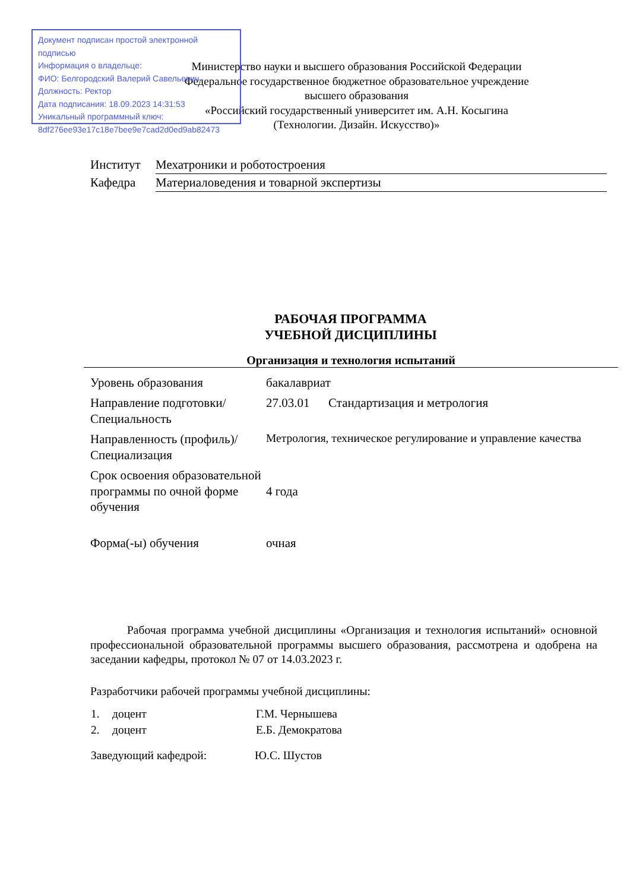Документ подписан простой электронной подписью
Информация о владельце:
ФИО: Белгородский Валерий Савельевич
Должность: Ректор
Дата подписания: 18.09.2023 14:31:53
Уникальный программный ключ:
8df276ee93e17c18e7bee9e7cad2d0ed9ab82473
Министерство науки и высшего образования Российской Федерации
Федеральное государственное бюджетное образовательное учреждение
высшего образования
«Российский государственный университет им. А.Н. Косыгина
(Технологии. Дизайн. Искусство)»
| Институт | Мехатроники и роботостроения |
| Кафедра | Материаловедения и товарной экспертизы |
РАБОЧАЯ ПРОГРАММА
УЧЕБНОЙ ДИСЦИПЛИНЫ
Организация и технология испытаний
| Уровень образования | бакалавриат |
| Направление подготовки/Специальность | 27.03.01 Стандартизация и метрология |
| Направленность (профиль)/Специализация | Метрология, техническое регулирование и управление качества |
| Срок освоения образовательной программы по очной форме обучения | 4 года |
| Форма(-ы) обучения | очная |
Рабочая программа учебной дисциплины «Организация и технология испытаний» основной профессиональной образовательной программы высшего образования, рассмотрена и одобрена на заседании кафедры, протокол № 07 от 14.03.2023 г.
Разработчики рабочей программы учебной дисциплины:
| 1. | доцент | Г.М. Чернышева |
| 2. | доцент | Е.Б. Демократова |
| Заведующий кафедрой: | Ю.С. Шустов |